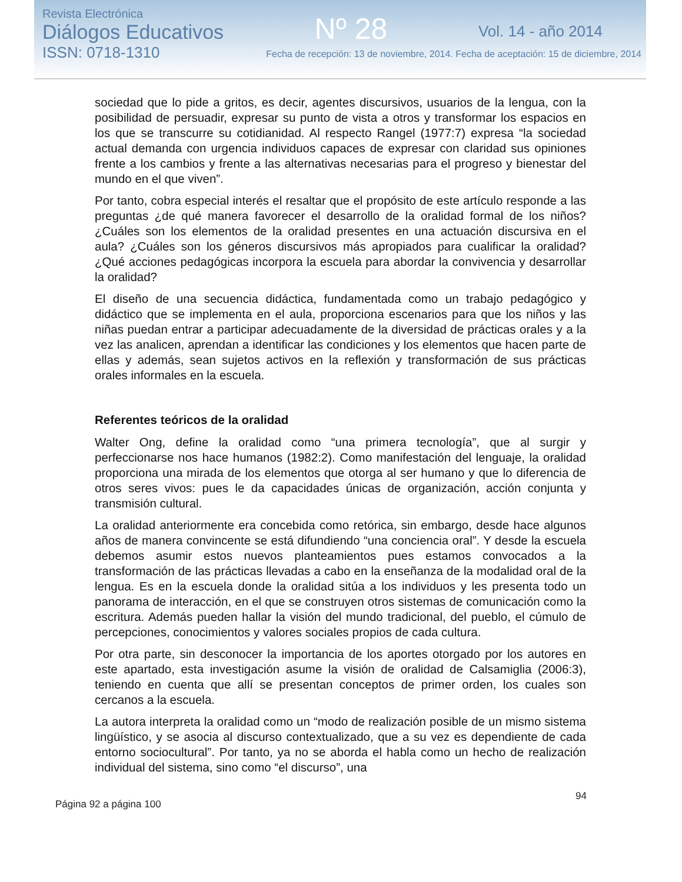Revista Electrónica
Diálogos Educativos
ISSN: 0718-1310
Nº 28
Vol. 14 - año 2014
Fecha de recepción: 13 de noviembre, 2014. Fecha de aceptación: 15 de diciembre, 2014
sociedad que lo pide a gritos, es decir, agentes discursivos, usuarios de la lengua, con la posibilidad de persuadir, expresar su punto de vista a otros y transformar los espacios en los que se transcurre su cotidianidad. Al respecto Rangel (1977:7) expresa “la sociedad actual demanda con urgencia individuos capaces de expresar con claridad sus opiniones frente a los cambios y frente a las alternativas necesarias para el progreso y bienestar del mundo en el que viven”.
Por tanto, cobra especial interés el resaltar que el propósito de este artículo responde a las preguntas ¿de qué manera favorecer el desarrollo de la oralidad formal de los niños? ¿Cuáles son los elementos de la oralidad presentes en una actuación discursiva en el aula? ¿Cuáles son los géneros discursivos más apropiados para cualificar la oralidad? ¿Qué acciones pedagógicas incorpora la escuela para abordar la convivencia y desarrollar la oralidad?
El diseño de una secuencia didáctica, fundamentada como un trabajo pedagógico y didáctico que se implementa en el aula, proporciona escenarios para que los niños y las niñas puedan entrar a participar adecuadamente de la diversidad de prácticas orales y a la vez las analicen, aprendan a identificar las condiciones y los elementos que hacen parte de ellas y además, sean sujetos activos en la reflexión y transformación de sus prácticas orales informales en la escuela.
Referentes teóricos de la oralidad
Walter Ong, define la oralidad como “una primera tecnología”, que al surgir y perfeccionarse nos hace humanos (1982:2). Como manifestación del lenguaje, la oralidad proporciona una mirada de los elementos que otorga al ser humano y que lo diferencia de otros seres vivos: pues le da capacidades únicas de organización, acción conjunta y transmisión cultural.
La oralidad anteriormente era concebida como retórica, sin embargo, desde hace algunos años de manera convincente se está difundiendo “una conciencia oral”. Y desde la escuela debemos asumir estos nuevos planteamientos pues estamos convocados a la transformación de las prácticas llevadas a cabo en la enseñanza de la modalidad oral de la lengua. Es en la escuela donde la oralidad sitúa a los individuos y les presenta todo un panorama de interacción, en el que se construyen otros sistemas de comunicación como la escritura. Además pueden hallar la visión del mundo tradicional, del pueblo, el cúmulo de percepciones, conocimientos y valores sociales propios de cada cultura.
Por otra parte, sin desconocer la importancia de los aportes otorgado por los autores en este apartado, esta investigación asume la visión de oralidad de Calsamiglia (2006:3), teniendo en cuenta que allí se presentan conceptos de primer orden, los cuales son cercanos a la escuela.
La autora interpreta la oralidad como un “modo de realización posible de un mismo sistema lingüístico, y se asocia al discurso contextualizado, que a su vez es dependiente de cada entorno sociocultural”. Por tanto, ya no se aborda el habla como un hecho de realización individual del sistema, sino como “el discurso”, una
Página 92 a página 100 94